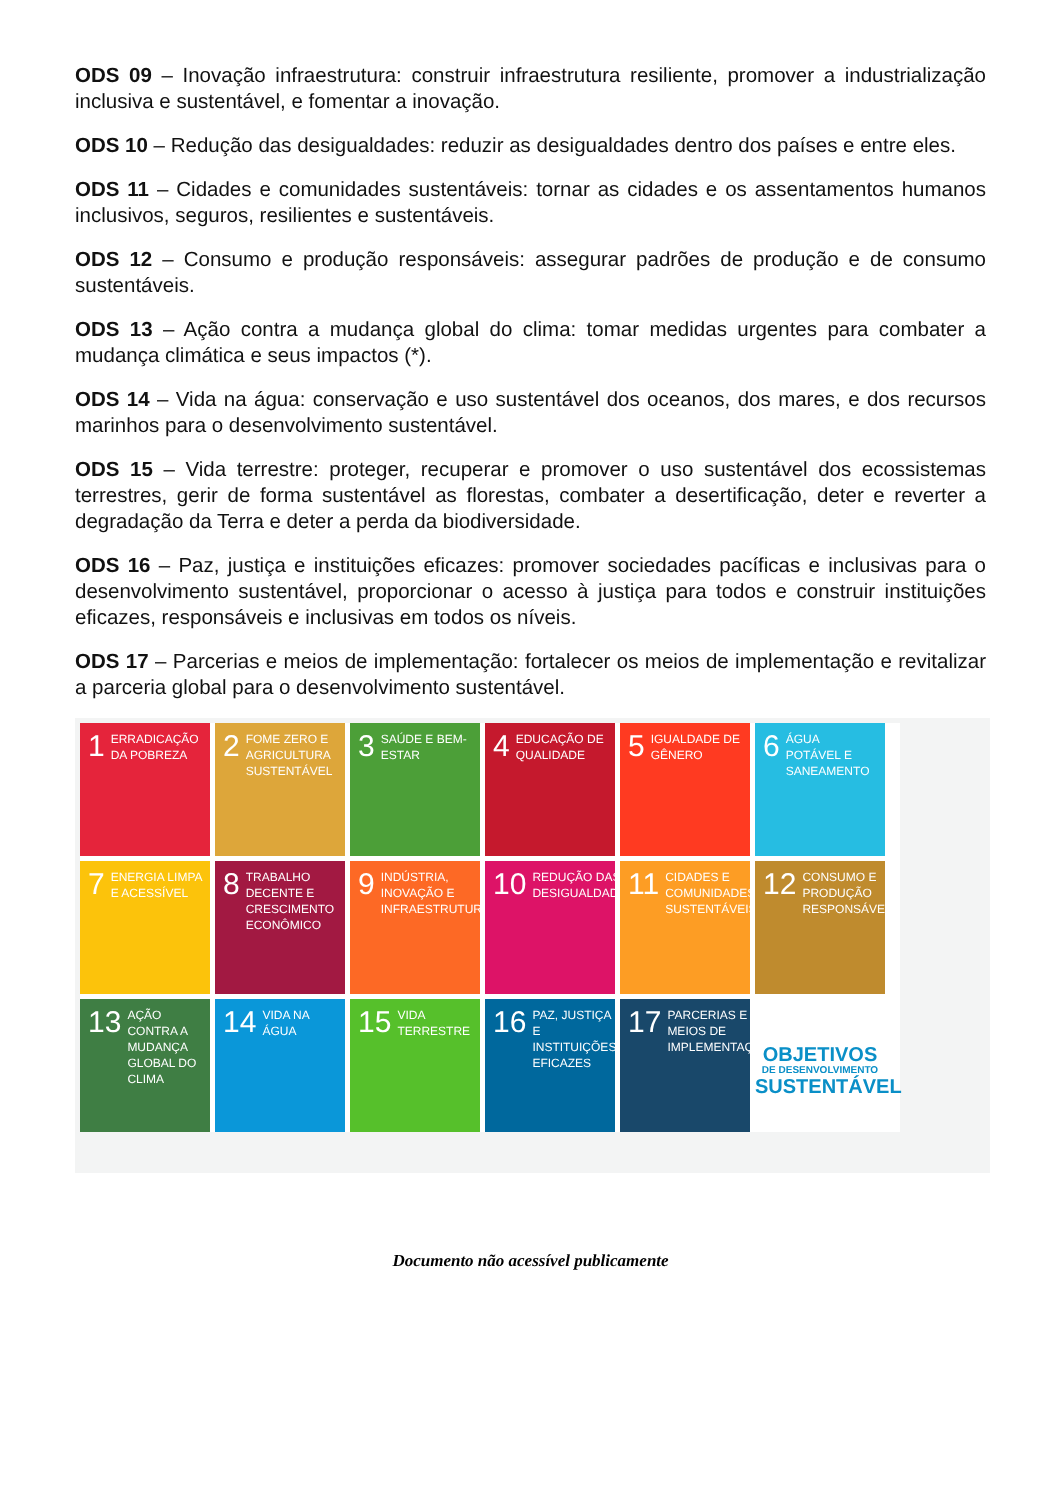ODS 09 – Inovação infraestrutura: construir infraestrutura resiliente, promover a industrialização inclusiva e sustentável, e fomentar a inovação.
ODS 10 – Redução das desigualdades: reduzir as desigualdades dentro dos países e entre eles.
ODS 11 – Cidades e comunidades sustentáveis: tornar as cidades e os assentamentos humanos inclusivos, seguros, resilientes e sustentáveis.
ODS 12 – Consumo e produção responsáveis: assegurar padrões de produção e de consumo sustentáveis.
ODS 13 – Ação contra a mudança global do clima: tomar medidas urgentes para combater a mudança climática e seus impactos (*).
ODS 14 – Vida na água: conservação e uso sustentável dos oceanos, dos mares, e dos recursos marinhos para o desenvolvimento sustentável.
ODS 15 – Vida terrestre: proteger, recuperar e promover o uso sustentável dos ecossistemas terrestres, gerir de forma sustentável as florestas, combater a desertificação, deter e reverter a degradação da Terra e deter a perda da biodiversidade.
ODS 16 – Paz, justiça e instituições eficazes: promover sociedades pacíficas e inclusivas para o desenvolvimento sustentável, proporcionar o acesso à justiça para todos e construir instituições eficazes, responsáveis e inclusivas em todos os níveis.
ODS 17 – Parcerias e meios de implementação: fortalecer os meios de implementação e revitalizar a parceria global para o desenvolvimento sustentável.
1 ERRADICAÇÃO DA POBREZA
2 FOME ZERO E AGRICULTURA SUSTENTÁVEL
3 SAÚDE E BEM-ESTAR
4 EDUCAÇÃO DE QUALIDADE
5 IGUALDADE DE GÊNERO
6 ÁGUA POTÁVEL E SANEAMENTO
7 ENERGIA LIMPA E ACESSÍVEL
8 TRABALHO DECENTE E CRESCIMENTO ECONÔMICO
9 INDÚSTRIA, INOVAÇÃO E INFRAESTRUTURA
10 REDUÇÃO DAS DESIGUALDADES
11 CIDADES E COMUNIDADES SUSTENTÁVEIS
12 CONSUMO E PRODUÇÃO RESPONSÁVEIS
13 AÇÃO CONTRA A MUDANÇA GLOBAL DO CLIMA
14 VIDA NA ÁGUA
15 VIDA TERRESTRE
16 PAZ, JUSTIÇA E INSTITUIÇÕES EFICAZES
17 PARCERIAS E MEIOS DE IMPLEMENTAÇÃO
OBJETIVOS
DE DESENVOLVIMENTO
SUSTENTÁVEL
Documento não acessível publicamente